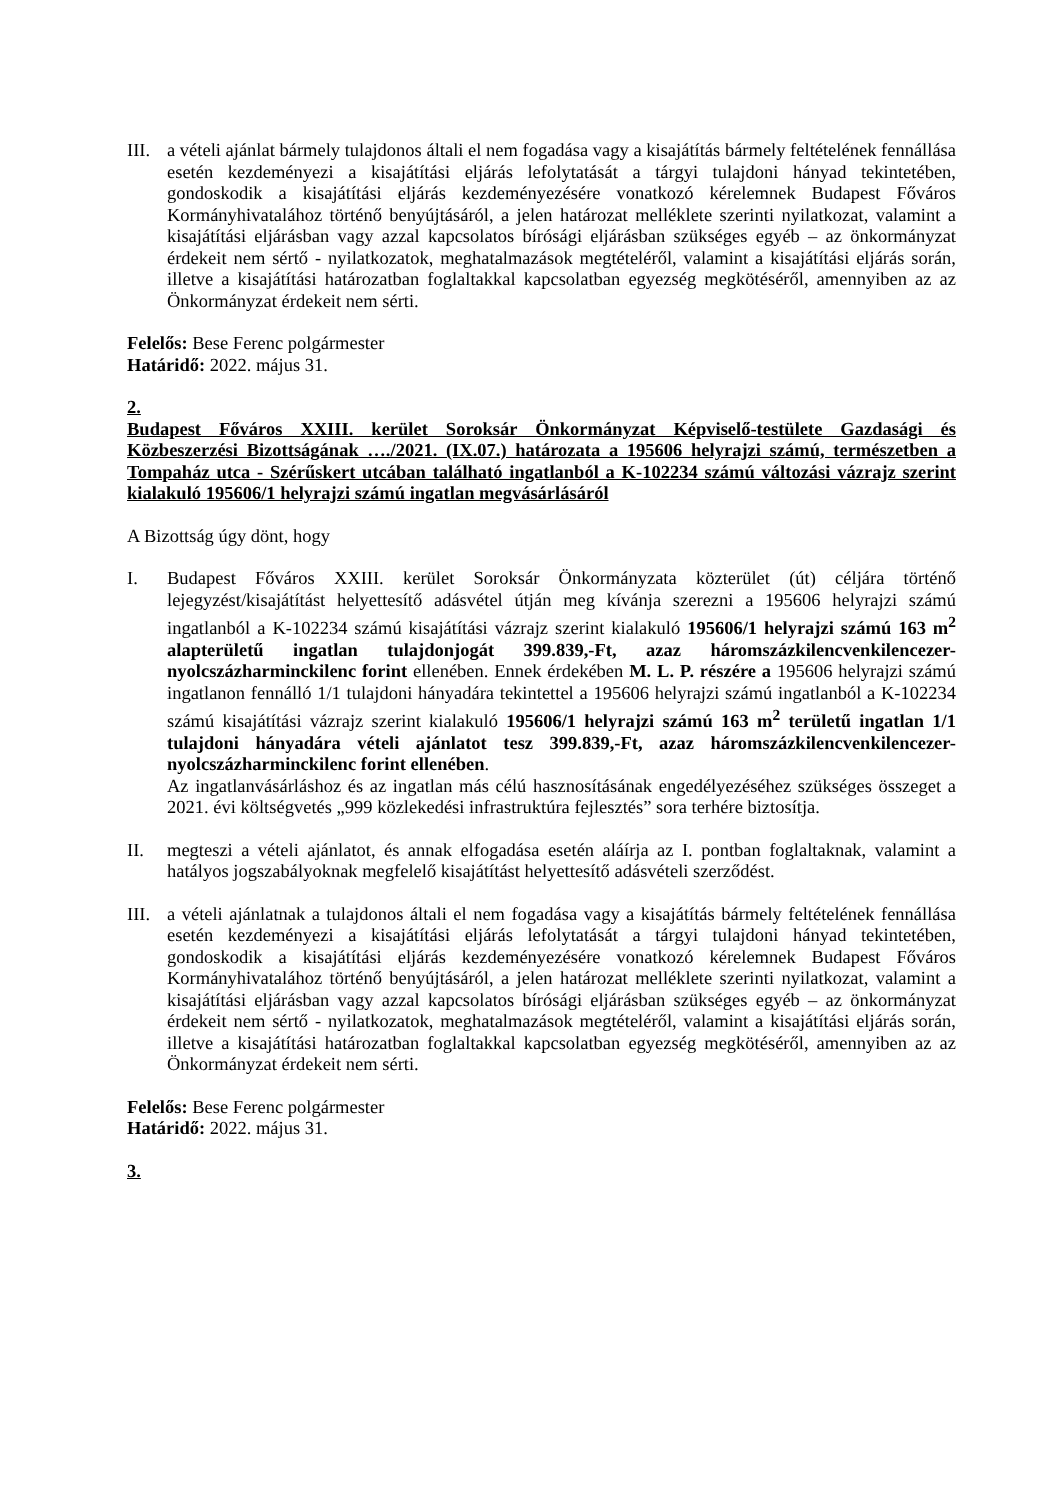III.
a vételi ajánlat bármely tulajdonos általi el nem fogadása vagy a kisajátítás bármely feltételének fennállása esetén kezdeményezi a kisajátítási eljárás lefolytatását a tárgyi tulajdoni hányad tekintetében, gondoskodik a kisajátítási eljárás kezdeményezésére vonatkozó kérelemnek Budapest Főváros Kormányhivatalához történő benyújtásáról, a jelen határozat melléklete szerinti nyilatkozat, valamint a kisajátítási eljárásban vagy azzal kapcsolatos bírósági eljárásban szükséges egyéb – az önkormányzat érdekeit nem sértő - nyilatkozatok, meghatalmazások megtételéről, valamint a kisajátítási eljárás során, illetve a kisajátítási határozatban foglaltakkal kapcsolatban egyezség megkötéséről, amennyiben az az Önkormányzat érdekeit nem sérti.
Felelős: Bese Ferenc polgármester
Határidő: 2022. május 31.
2.
Budapest Főváros XXIII. kerület Soroksár Önkormányzat Képviselő-testülete Gazdasági és Közbeszerzési Bizottságának …./2021. (IX.07.) határozata a 195606 helyrajzi számú, természetben a Tompaház utca - Szérűskert utcában található ingatlanból a K-102234 számú változási vázrajz szerint kialakuló 195606/1 helyrajzi számú ingatlan megvásárlásáról
A Bizottság úgy dönt, hogy
I. Budapest Főváros XXIII. kerület Soroksár Önkormányzata közterület (út) céljára történő lejegyzést/kisajátítást helyettesítő adásvétel útján meg kívánja szerezni a 195606 helyrajzi számú ingatlanból a K-102234 számú kisajátítási vázrajz szerint kialakuló 195606/1 helyrajzi számú 163 m<sup>2</sup> alapterületű ingatlan tulajdonjogát 399.839,-Ft, azaz háromszázkilencvenkilencezer-nyolcszázharminckilenc forint ellenében. Ennek érdekében M. L. P. részére a 195606 helyrajzi számú ingatlanon fennálló 1/1 tulajdoni hányadára tekintettel a 195606 helyrajzi számú ingatlanból a K-102234 számú kisajátítási vázrajz szerint kialakuló 195606/1 helyrajzi számú 163 m<sup>2</sup> területű ingatlan 1/1 tulajdoni hányadára vételi ajánlatot tesz 399.839,-Ft, azaz háromszázkilencvenkilencezer-nyolcszázharminckilenc forint ellenében.
Az ingatlanvásárláshoz és az ingatlan más célú hasznosításának engedélyezéséhez szükséges összeget a 2021. évi költségvetés „999 közlekedési infrastruktúra fejlesztés” sora terhére biztosítja.
II. megteszi a vételi ajánlatot, és annak elfogadása esetén aláírja az I. pontban foglaltaknak, valamint a hatályos jogszabályoknak megfelelő kisajátítást helyettesítő adásvételi szerződést.
III.
a vételi ajánlatnak a tulajdonos általi el nem fogadása vagy a kisajátítás bármely feltételének fennállása esetén kezdeményezi a kisajátítási eljárás lefolytatását a tárgyi tulajdoni hányad tekintetében, gondoskodik a kisajátítási eljárás kezdeményezésére vonatkozó kérelemnek Budapest Főváros Kormányhivatalához történő benyújtásáról, a jelen határozat melléklete szerinti nyilatkozat, valamint a kisajátítási eljárásban vagy azzal kapcsolatos bírósági eljárásban szükséges egyéb – az önkormányzat érdekeit nem sértő - nyilatkozatok, meghatalmazások megtételéről, valamint a kisajátítási eljárás során, illetve a kisajátítási határozatban foglaltakkal kapcsolatban egyezség megkötéséről, amennyiben az az Önkormányzat érdekeit nem sérti.
Felelős: Bese Ferenc polgármester
Határidő: 2022. május 31.
3.